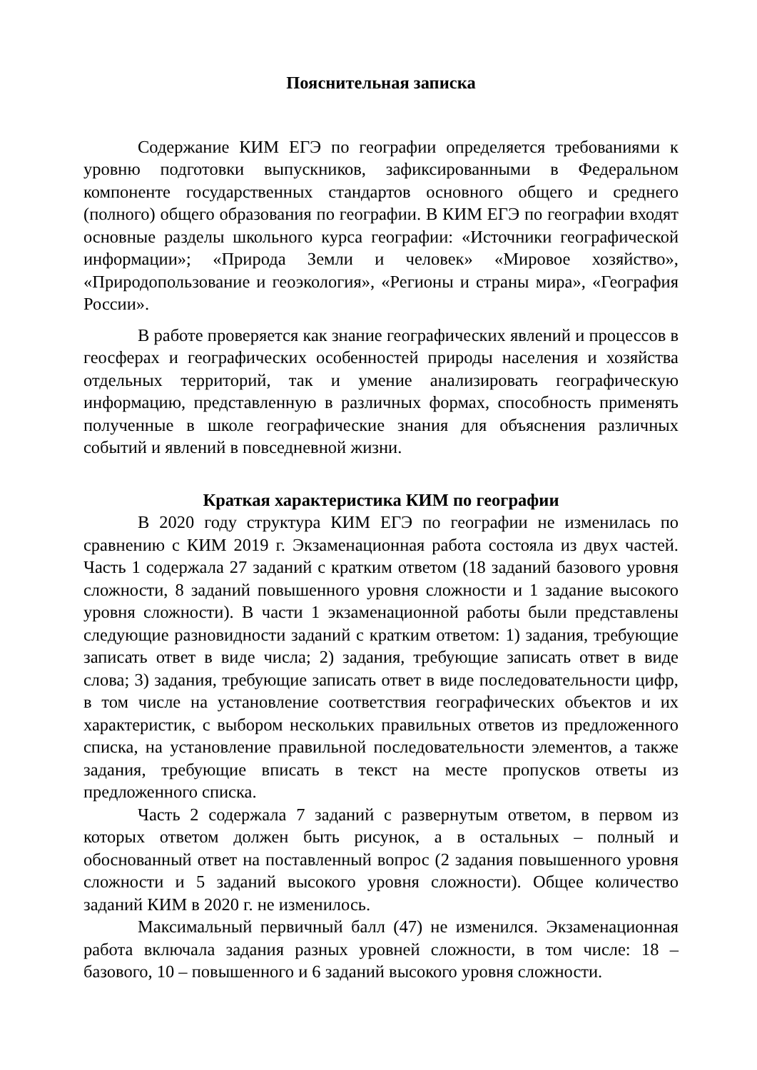Пояснительная записка
Содержание КИМ ЕГЭ по географии определяется требованиями к уровню подготовки выпускников, зафиксированными в Федеральном компоненте государственных стандартов основного общего и среднего (полного) общего образования по географии. В КИМ ЕГЭ по географии входят основные разделы школьного курса географии: «Источники географической информации»; «Природа Земли и человек» «Мировое хозяйство», «Природопользование и геоэкология», «Регионы и страны мира», «География России».
В работе проверяется как знание географических явлений и процессов в геосферах и географических особенностей природы населения и хозяйства отдельных территорий, так и умение анализировать географическую информацию, представленную в различных формах, способность применять полученные в школе географические знания для объяснения различных событий и явлений в повседневной жизни.
Краткая характеристика КИМ по географии
В 2020 году структура КИМ ЕГЭ по географии не изменилась по сравнению с КИМ 2019 г. Экзаменационная работа состояла из двух частей. Часть 1 содержала 27 заданий с кратким ответом (18 заданий базового уровня сложности, 8 заданий повышенного уровня сложности и 1 задание высокого уровня сложности). В части 1 экзаменационной работы были представлены следующие разновидности заданий с кратким ответом: 1) задания, требующие записать ответ в виде числа; 2) задания, требующие записать ответ в виде слова; 3) задания, требующие записать ответ в виде последовательности цифр, в том числе на установление соответствия географических объектов и их характеристик, с выбором нескольких правильных ответов из предложенного списка, на установление правильной последовательности элементов, а также задания, требующие вписать в текст на месте пропусков ответы из предложенного списка.
Часть 2 содержала 7 заданий с развернутым ответом, в первом из которых ответом должен быть рисунок, а в остальных – полный и обоснованный ответ на поставленный вопрос (2 задания повышенного уровня сложности и 5 заданий высокого уровня сложности). Общее количество заданий КИМ в 2020 г. не изменилось.
Максимальный первичный балл (47) не изменился. Экзаменационная работа включала задания разных уровней сложности, в том числе: 18 – базового, 10 – повышенного и 6 заданий высокого уровня сложности.